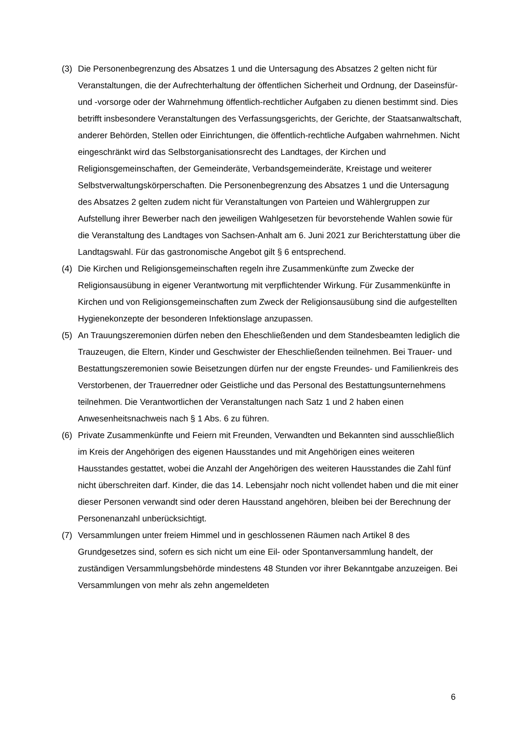(3) Die Personenbegrenzung des Absatzes 1 und die Untersagung des Absatzes 2 gelten nicht für Veranstaltungen, die der Aufrechterhaltung der öffentlichen Sicherheit und Ordnung, der Daseinsfür- und -vorsorge oder der Wahrnehmung öffentlich-rechtlicher Aufgaben zu dienen bestimmt sind. Dies betrifft insbesondere Veranstaltungen des Verfassungsgerichts, der Gerichte, der Staatsanwaltschaft, anderer Behörden, Stellen oder Einrichtungen, die öffentlich-rechtliche Aufgaben wahrnehmen. Nicht eingeschränkt wird das Selbstorganisationsrecht des Landtages, der Kirchen und Religionsgemeinschaften, der Gemeinderäte, Verbandsgemeinderäte, Kreistage und weiterer Selbstverwaltungskörperschaften. Die Personenbegrenzung des Absatzes 1 und die Untersagung des Absatzes 2 gelten zudem nicht für Veranstaltungen von Parteien und Wählergruppen zur Aufstellung ihrer Bewerber nach den jeweiligen Wahlgesetzen für bevorstehende Wahlen sowie für die Veranstaltung des Landtages von Sachsen-Anhalt am 6. Juni 2021 zur Berichterstattung über die Landtagswahl. Für das gastronomische Angebot gilt § 6 entsprechend.
(4) Die Kirchen und Religionsgemeinschaften regeln ihre Zusammenkünfte zum Zwecke der Religionsausübung in eigener Verantwortung mit verpflichtender Wirkung. Für Zusammenkünfte in Kirchen und von Religionsgemeinschaften zum Zweck der Religionsausübung sind die aufgestellten Hygienekonzepte der besonderen Infektionslage anzupassen.
(5) An Trauungszeremonien dürfen neben den Eheschließenden und dem Standesbeamten lediglich die Trauzeugen, die Eltern, Kinder und Geschwister der Eheschließenden teilnehmen. Bei Trauer- und Bestattungszeremonien sowie Beisetzungen dürfen nur der engste Freundes- und Familienkreis des Verstorbenen, der Trauerredner oder Geistliche und das Personal des Bestattungsunternehmens teilnehmen. Die Verantwortlichen der Veranstaltungen nach Satz 1 und 2 haben einen Anwesenheitsnachweis nach § 1 Abs. 6 zu führen.
(6) Private Zusammenkünfte und Feiern mit Freunden, Verwandten und Bekannten sind ausschließlich im Kreis der Angehörigen des eigenen Hausstandes und mit Angehörigen eines weiteren Hausstandes gestattet, wobei die Anzahl der Angehörigen des weiteren Hausstandes die Zahl fünf nicht überschreiten darf. Kinder, die das 14. Lebensjahr noch nicht vollendet haben und die mit einer dieser Personen verwandt sind oder deren Hausstand angehören, bleiben bei der Berechnung der Personenanzahl unberücksichtigt.
(7) Versammlungen unter freiem Himmel und in geschlossenen Räumen nach Artikel 8 des Grundgesetzes sind, sofern es sich nicht um eine Eil- oder Spontanversammlung handelt, der zuständigen Versammlungsbehörde mindestens 48 Stunden vor ihrer Bekanntgabe anzuzeigen. Bei Versammlungen von mehr als zehn angemeldeten
6